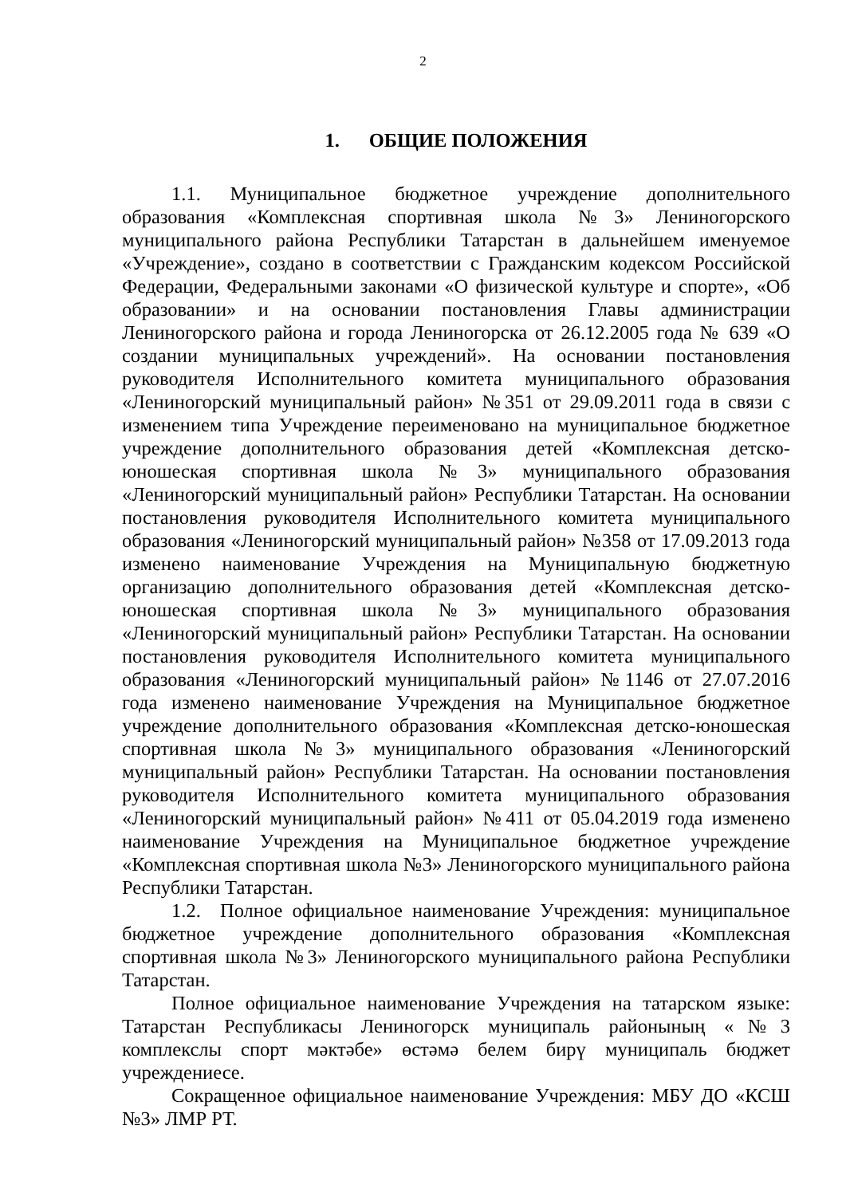2
1. ОБЩИЕ ПОЛОЖЕНИЯ
1.1. Муниципальное бюджетное учреждение дополнительного образования «Комплексная спортивная школа №3» Лениногорского муниципального района Республики Татарстан в дальнейшем именуемое «Учреждение», создано в соответствии с Гражданским кодексом Российской Федерации, Федеральными законами «О физической культуре и спорте», «Об образовании» и на основании постановления Главы администрации Лениногорского района и города Лениногорска от 26.12.2005 года № 639 «О создании муниципальных учреждений». На основании постановления руководителя Исполнительного комитета муниципального образования «Лениногорский муниципальный район» №351 от 29.09.2011 года в связи с изменением типа Учреждение переименовано на муниципальное бюджетное учреждение дополнительного образования детей «Комплексная детско-юношеская спортивная школа №3» муниципального образования «Лениногорский муниципальный район» Республики Татарстан. На основании постановления руководителя Исполнительного комитета муниципального образования «Лениногорский муниципальный район» №358 от 17.09.2013 года изменено наименование Учреждения на Муниципальную бюджетную организацию дополнительного образования детей «Комплексная детско-юношеская спортивная школа №3» муниципального образования «Лениногорский муниципальный район» Республики Татарстан. На основании постановления руководителя Исполнительного комитета муниципального образования «Лениногорский муниципальный район» №1146 от 27.07.2016 года изменено наименование Учреждения на Муниципальное бюджетное учреждение дополнительного образования «Комплексная детско-юношеская спортивная школа №3» муниципального образования «Лениногорский муниципальный район» Республики Татарстан. На основании постановления руководителя Исполнительного комитета муниципального образования «Лениногорский муниципальный район» №411 от 05.04.2019 года изменено наименование Учреждения на Муниципальное бюджетное учреждение «Комплексная спортивная школа №3» Лениногорского муниципального района Республики Татарстан.
1.2. Полное официальное наименование Учреждения: муниципальное бюджетное учреждение дополнительного образования «Комплексная спортивная школа №3» Лениногорского муниципального района Республики Татарстан.
Полное официальное наименование Учреждения на татарском языке: Татарстан Республикасы Лениногорск муниципаль районының «№3 комплекслы спорт мәктәбе» өстәмә белем бирү муниципаль бюджет учреждениесе.
Сокращенное официальное наименование Учреждения: МБУ ДО «КСШ №3» ЛМР РТ.